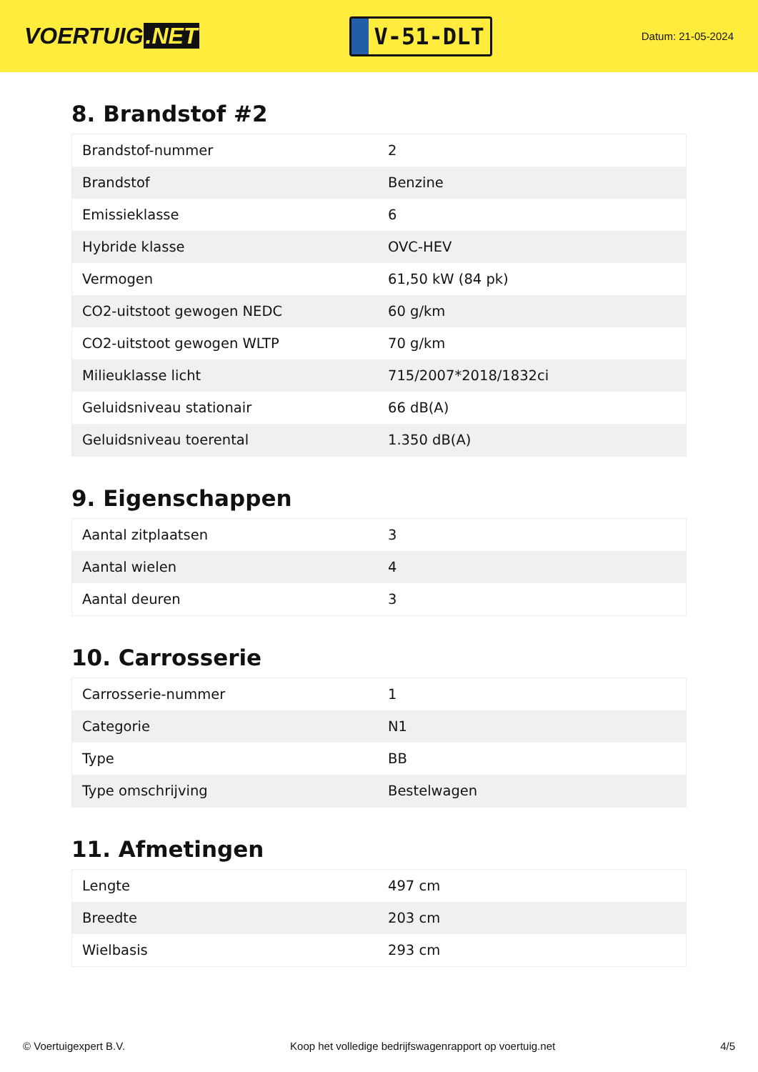VOERTUIG.NET
V-51-DLT
Datum: 21-05-2024
8. Brandstof #2
| Brandstof-nummer | 2 |
| Brandstof | Benzine |
| Emissieklasse | 6 |
| Hybride klasse | OVC-HEV |
| Vermogen | 61,50 kW (84 pk) |
| CO2-uitstoot gewogen NEDC | 60 g/km |
| CO2-uitstoot gewogen WLTP | 70 g/km |
| Milieuklasse licht | 715/2007*2018/1832ci |
| Geluidsniveau stationair | 66 dB(A) |
| Geluidsniveau toerental | 1.350 dB(A) |
9. Eigenschappen
| Aantal zitplaatsen | 3 |
| Aantal wielen | 4 |
| Aantal deuren | 3 |
10. Carrosserie
| Carrosserie-nummer | 1 |
| Categorie | N1 |
| Type | BB |
| Type omschrijving | Bestelwagen |
11. Afmetingen
| Lengte | 497 cm |
| Breedte | 203 cm |
| Wielbasis | 293 cm |
© Voertuigexpert B.V. Koop het volledige bedrijfswagenrapport op voertuig.net 4/5